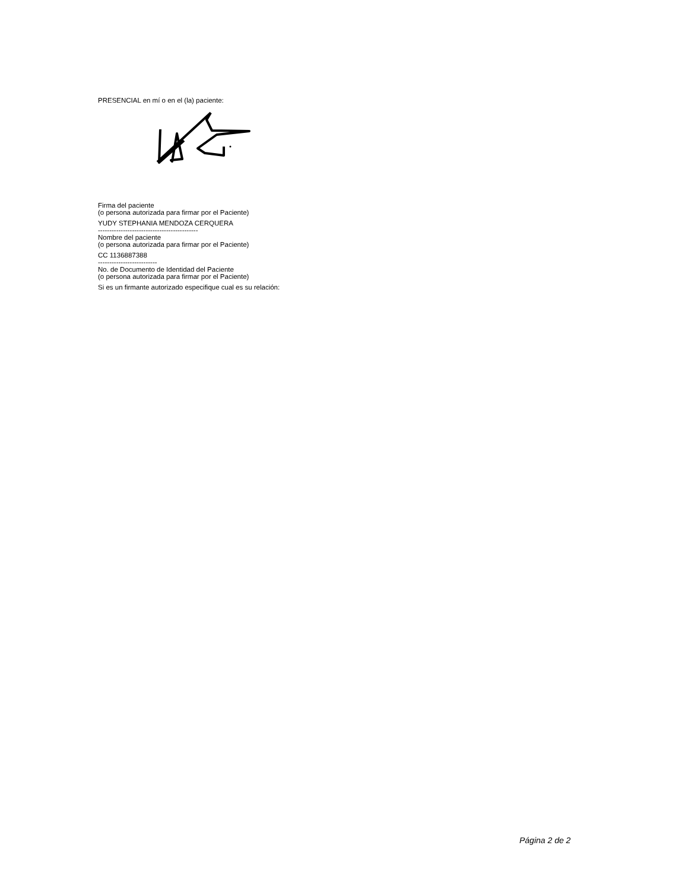PRESENCIAL en mí o en el (la) paciente:
Firma del paciente
(o persona autorizada para firmar por el Paciente)
YUDY STEPHANIA MENDOZA CERQUERA
--------------------------------------------
Nombre del paciente
(o persona autorizada para firmar por el Paciente)
CC 1136887388
--------------------------
No. de Documento de Identidad del Paciente
(o persona autorizada para firmar por el Paciente)
Si es un firmante autorizado especifique cual es su relación:
Página 2 de 2